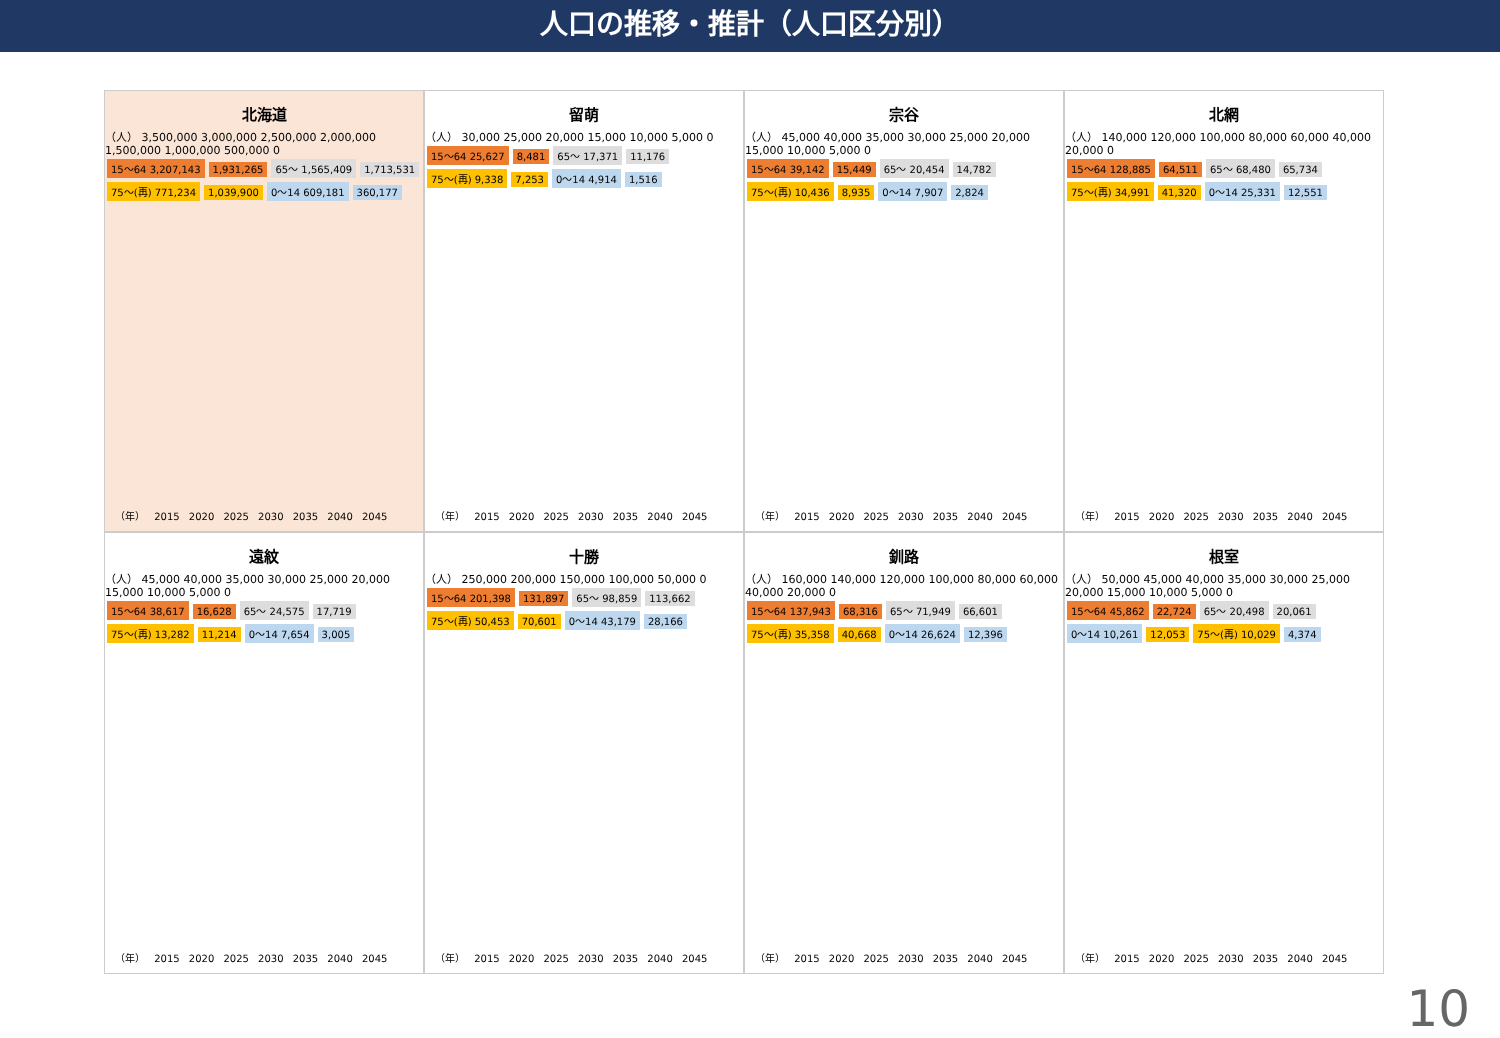人口の推移・推計（人口区分別）
北海道
（人） 3,500,000 3,000,000 2,500,000 2,000,000 1,500,000 1,000,000 500,000 0
15～64 3,207,143 1,931,265 65～ 1,565,409 1,713,531 75～(再) 771,234 1,039,900 0～14 609,181 360,177
（年） 2015 2020 2025 2030 2035 2040 2045
留萌
（人） 30,000 25,000 20,000 15,000 10,000 5,000 0
15～64 25,627 8,481 65～ 17,371 11,176 75～(再) 9,338 7,253 0～14 4,914 1,516
（年） 2015 2020 2025 2030 2035 2040 2045
宗谷
（人） 45,000 40,000 35,000 30,000 25,000 20,000 15,000 10,000 5,000 0
15～64 39,142 15,449 65～ 20,454 14,782 75～(再) 10,436 8,935 0～14 7,907 2,824
（年） 2015 2020 2025 2030 2035 2040 2045
北網
（人） 140,000 120,000 100,000 80,000 60,000 40,000 20,000 0
15～64 128,885 64,511 65～ 68,480 65,734 75～(再) 34,991 41,320 0～14 25,331 12,551
（年） 2015 2020 2025 2030 2035 2040 2045
遠紋
（人） 45,000 40,000 35,000 30,000 25,000 20,000 15,000 10,000 5,000 0
15～64 38,617 16,628 65～ 24,575 17,719 75～(再) 13,282 11,214 0～14 7,654 3,005
（年） 2015 2020 2025 2030 2035 2040 2045
十勝
（人） 250,000 200,000 150,000 100,000 50,000 0
15～64 201,398 131,897 65～ 98,859 113,662 75～(再) 50,453 70,601 0～14 43,179 28,166
（年） 2015 2020 2025 2030 2035 2040 2045
釧路
（人） 160,000 140,000 120,000 100,000 80,000 60,000 40,000 20,000 0
15～64 137,943 68,316 65～ 71,949 66,601 75～(再) 35,358 40,668 0～14 26,624 12,396
（年） 2015 2020 2025 2030 2035 2040 2045
根室
（人） 50,000 45,000 40,000 35,000 30,000 25,000 20,000 15,000 10,000 5,000 0
15～64 45,862 22,724 65～ 20,498 20,061 0～14 10,261 12,053 75～(再) 10,029 4,374
（年） 2015 2020 2025 2030 2035 2040 2045
10